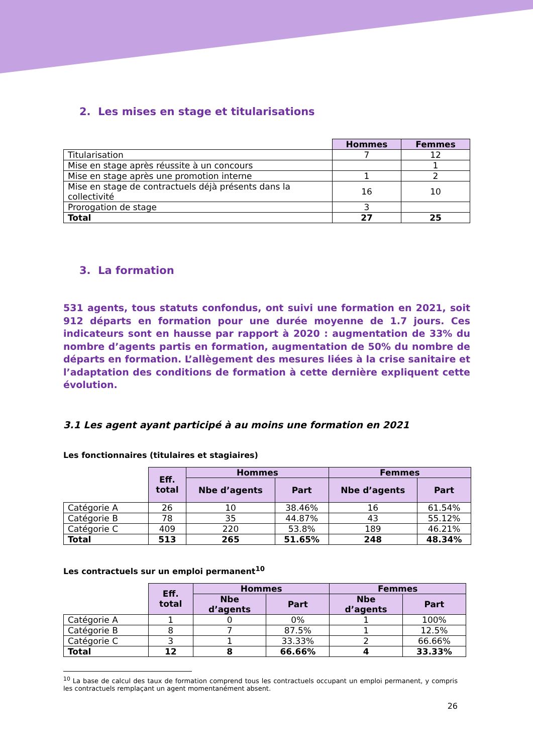2. Les mises en stage et titularisations
| | Hommes | Femmes |
| Titularisation | 7 | 12 |
| Mise en stage après réussite à un concours | | 1 |
| Mise en stage après une promotion interne | 1 | 2 |
| Mise en stage de contractuels déjà présents dans la collectivité | 16 | 10 |
| Prorogation de stage | 3 | |
| Total | 27 | 25 |
3. La formation
531 agents, tous statuts confondus, ont suivi une formation en 2021, soit 912 départs en formation pour une durée moyenne de 1.7 jours. Ces indicateurs sont en hausse par rapport à 2020 : augmentation de 33% du nombre d’agents partis en formation, augmentation de 50% du nombre de départs en formation. L’allègement des mesures liées à la crise sanitaire et l’adaptation des conditions de formation à cette dernière expliquent cette évolution.
3.1 Les agent ayant participé à au moins une formation en 2021
Les fonctionnaires (titulaires et stagiaires)
| | Eff. total | Hommes | | Femmes | |
| | | Nbe d’agents | Part | Nbe d’agents | Part |
| Catégorie A | 26 | 10 | 38.46% | 16 | 61.54% |
| Catégorie B | 78 | 35 | 44.87% | 43 | 55.12% |
| Catégorie C | 409 | 220 | 53.8% | 189 | 46.21% |
| Total | 513 | 265 | 51.65% | 248 | 48.34% |
Les contractuels sur un emploi permanent<sup>10</sup>
| | Eff. total | Hommes | | Femmes | |
| | | Nbe d’agents | Part | Nbe d’agents | Part |
| Catégorie A | 1 | 0 | 0% | 1 | 100% |
| Catégorie B | 8 | 7 | 87.5% | 1 | 12.5% |
| Catégorie C | 3 | 1 | 33.33% | 2 | 66.66% |
| Total | 12 | 8 | 66.66% | 4 | 33.33% |
<sup>10</sup> La base de calcul des taux de formation comprend tous les contractuels occupant un emploi permanent, y compris les contractuels remplaçant un agent momentanément absent.
26